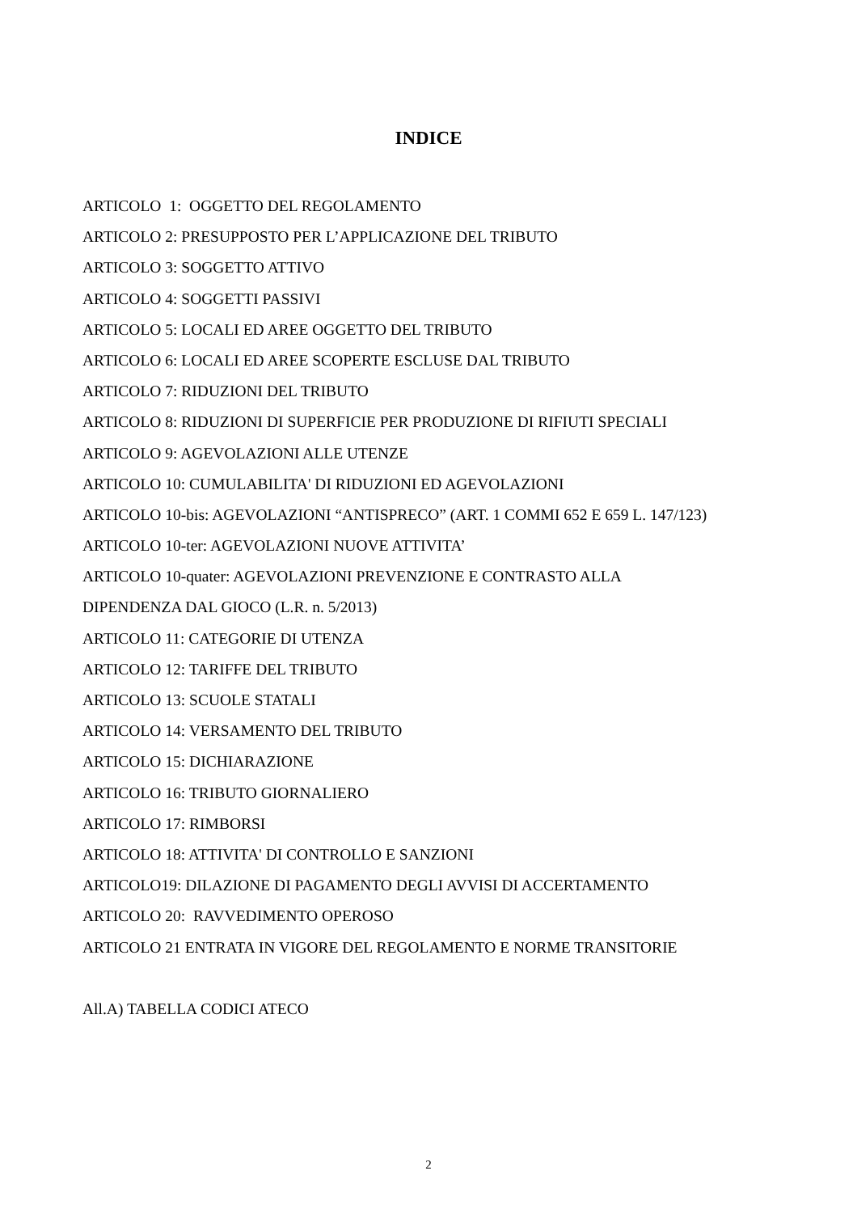INDICE
ARTICOLO 1: OGGETTO DEL REGOLAMENTO
ARTICOLO 2: PRESUPPOSTO PER L’APPLICAZIONE DEL TRIBUTO
ARTICOLO 3: SOGGETTO ATTIVO
ARTICOLO 4: SOGGETTI PASSIVI
ARTICOLO 5: LOCALI ED AREE OGGETTO DEL TRIBUTO
ARTICOLO 6: LOCALI ED AREE SCOPERTE ESCLUSE DAL TRIBUTO
ARTICOLO 7: RIDUZIONI DEL TRIBUTO
ARTICOLO 8: RIDUZIONI DI SUPERFICIE PER PRODUZIONE DI RIFIUTI SPECIALI
ARTICOLO 9: AGEVOLAZIONI ALLE UTENZE
ARTICOLO 10: CUMULABILITA' DI RIDUZIONI ED AGEVOLAZIONI
ARTICOLO 10-bis: AGEVOLAZIONI “ANTISPRECO” (ART. 1 COMMI 652 E 659 L. 147/123)
ARTICOLO 10-ter: AGEVOLAZIONI NUOVE ATTIVITA’
ARTICOLO 10-quater: AGEVOLAZIONI PREVENZIONE E CONTRASTO ALLA
DIPENDENZA DAL GIOCO (L.R. n. 5/2013)
ARTICOLO 11: CATEGORIE DI UTENZA
ARTICOLO 12: TARIFFE DEL TRIBUTO
ARTICOLO 13: SCUOLE STATALI
ARTICOLO 14: VERSAMENTO DEL TRIBUTO
ARTICOLO 15: DICHIARAZIONE
ARTICOLO 16: TRIBUTO GIORNALIERO
ARTICOLO 17: RIMBORSI
ARTICOLO 18: ATTIVITA' DI CONTROLLO E SANZIONI
ARTICOLO19: DILAZIONE DI PAGAMENTO DEGLI AVVISI DI ACCERTAMENTO
ARTICOLO 20: RAVVEDIMENTO OPEROSO
ARTICOLO 21 ENTRATA IN VIGORE DEL REGOLAMENTO E NORME TRANSITORIE
All.A) TABELLA CODICI ATECO
2